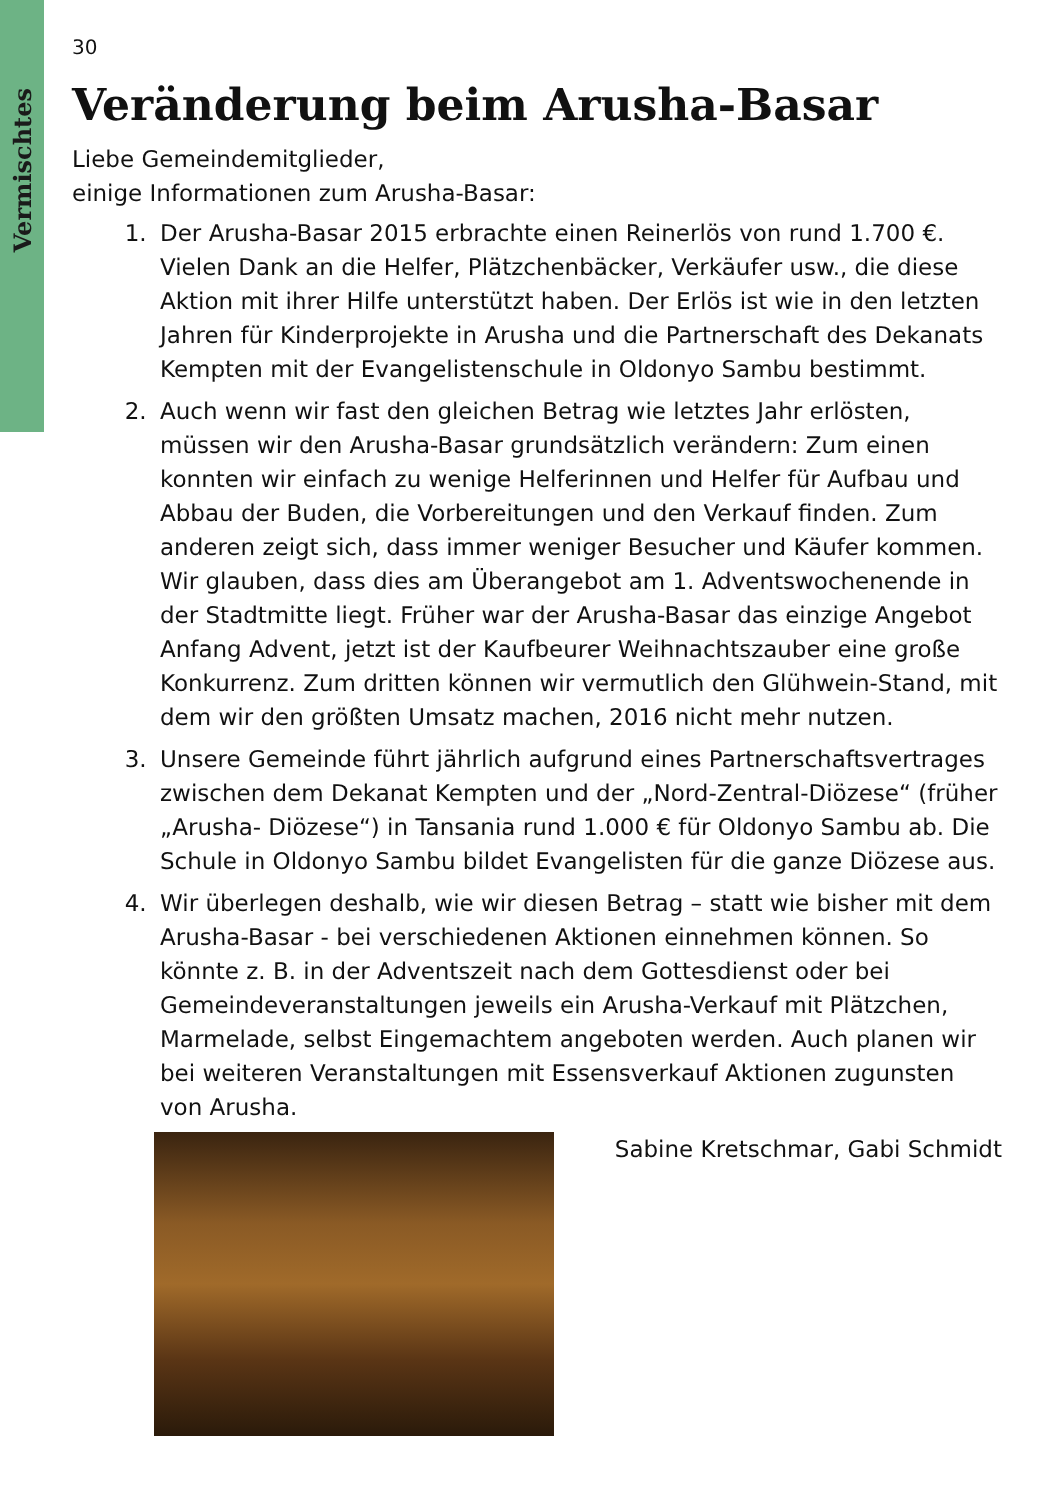Vermischtes
30
Veränderung beim Arusha-Basar
Liebe Gemeindemitglieder,
einige Informationen zum Arusha-Basar:
1. Der Arusha-Basar 2015 erbrachte einen Reinerlös von rund 1.700 €. Vielen Dank an die Helfer, Plätzchenbäcker, Verkäufer usw., die diese Aktion mit ihrer Hilfe unterstützt haben. Der Erlös ist wie in den letzten Jahren für Kinderprojekte in Arusha und die Partnerschaft des Dekanats Kempten mit der Evangelistenschule in Oldonyo Sambu bestimmt.
2. Auch wenn wir fast den gleichen Betrag wie letztes Jahr erlösten, müssen wir den Arusha-Basar grundsätzlich verändern: Zum einen konnten wir einfach zu wenige Helferinnen und Helfer für Aufbau und Abbau der Buden, die Vorbereitungen und den Verkauf finden. Zum anderen zeigt sich, dass immer weniger Besucher und Käufer kommen. Wir glauben, dass dies am Überangebot am 1. Adventswochenende in der Stadtmitte liegt. Früher war der Arusha-Basar das einzige Angebot Anfang Advent, jetzt ist der Kaufbeurer Weihnachtszauber eine große Konkurrenz. Zum dritten können wir vermutlich den Glühwein-Stand, mit dem wir den größten Umsatz machen, 2016 nicht mehr nutzen.
3. Unsere Gemeinde führt jährlich aufgrund eines Partnerschaftsvertrages zwischen dem Dekanat Kempten und der „Nord-Zentral-Diözese“ (früher „Arusha- Diözese“) in Tansania rund 1.000 € für Oldonyo Sambu ab. Die Schule in Oldonyo Sambu bildet Evangelisten für die ganze Diözese aus.
4. Wir überlegen deshalb, wie wir diesen Betrag – statt wie bisher mit dem Arusha-Basar - bei verschiedenen Aktionen einnehmen können. So könnte z. B. in der Adventszeit nach dem Gottesdienst oder bei Gemeindeveranstaltungen jeweils ein Arusha-Verkauf mit Plätzchen, Marmelade, selbst Eingemachtem angeboten werden. Auch planen wir bei weiteren Veranstaltungen mit Essensverkauf Aktionen zugunsten von Arusha.
Sabine Kretschmar, Gabi Schmidt